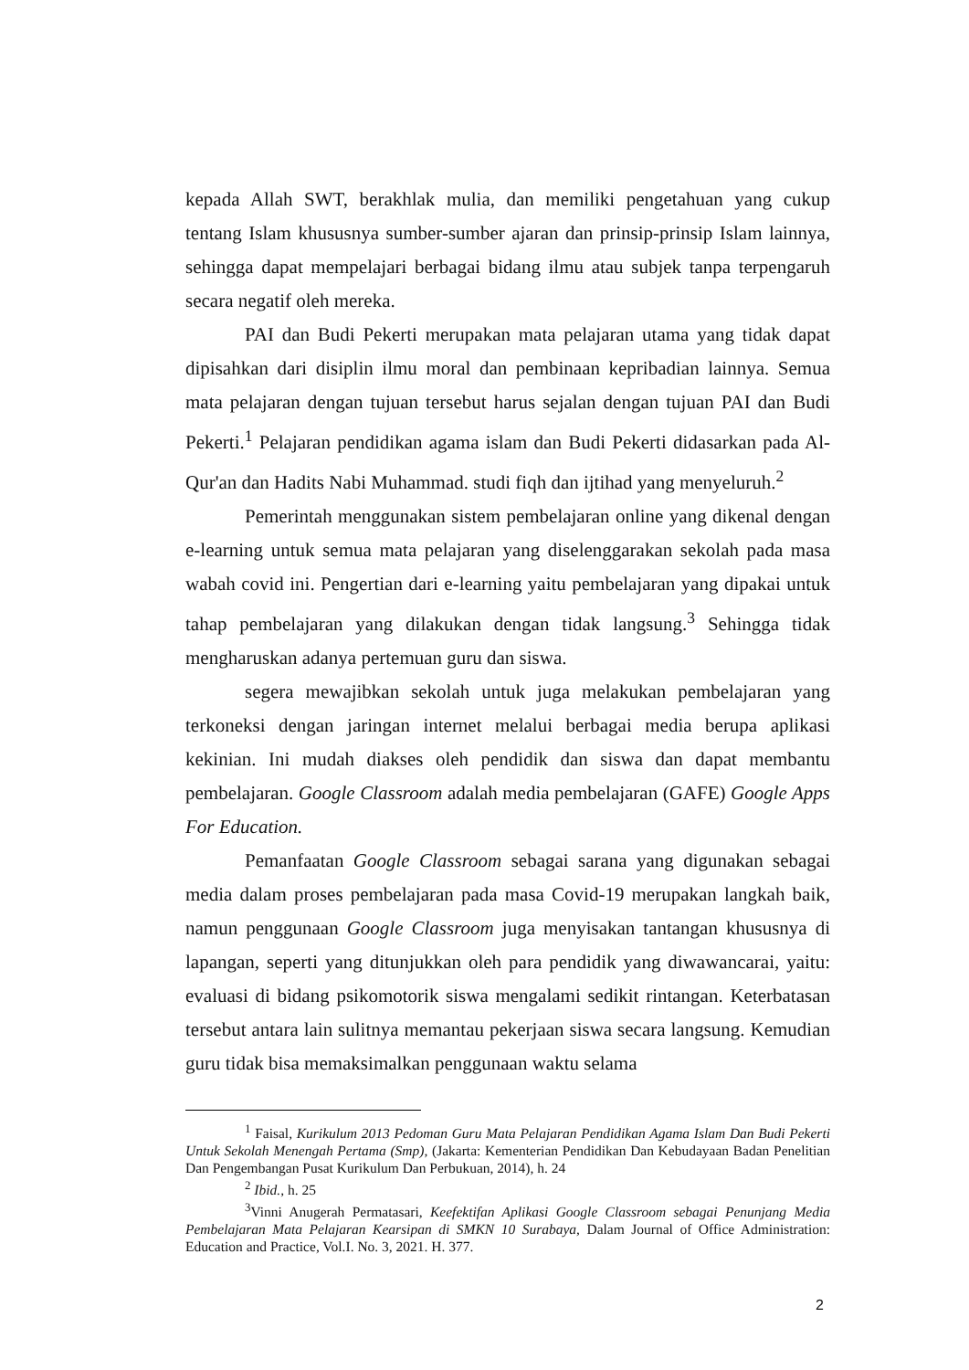kepada Allah SWT, berakhlak mulia, dan memiliki pengetahuan yang cukup tentang Islam khususnya sumber-sumber ajaran dan prinsip-prinsip Islam lainnya, sehingga dapat mempelajari berbagai bidang ilmu atau subjek tanpa terpengaruh secara negatif oleh mereka.
PAI dan Budi Pekerti merupakan mata pelajaran utama yang tidak dapat dipisahkan dari disiplin ilmu moral dan pembinaan kepribadian lainnya. Semua mata pelajaran dengan tujuan tersebut harus sejalan dengan tujuan PAI dan Budi Pekerti.<sup>1</sup> Pelajaran pendidikan agama islam dan Budi Pekerti didasarkan pada Al-Qur'an dan Hadits Nabi Muhammad. studi fiqh dan ijtihad yang menyeluruh.<sup>2</sup>
Pemerintah menggunakan sistem pembelajaran online yang dikenal dengan e-learning untuk semua mata pelajaran yang diselenggarakan sekolah pada masa wabah covid ini. Pengertian dari e-learning yaitu pembelajaran yang dipakai untuk tahap pembelajaran yang dilakukan dengan tidak langsung.<sup>3</sup> Sehingga tidak mengharuskan adanya pertemuan guru dan siswa.
segera mewajibkan sekolah untuk juga melakukan pembelajaran yang terkoneksi dengan jaringan internet melalui berbagai media berupa aplikasi kekinian. Ini mudah diakses oleh pendidik dan siswa dan dapat membantu pembelajaran. Google Classroom adalah media pembelajaran (GAFE) Google Apps For Education.
Pemanfaatan Google Classroom sebagai sarana yang digunakan sebagai media dalam proses pembelajaran pada masa Covid-19 merupakan langkah baik, namun penggunaan Google Classroom juga menyisakan tantangan khususnya di lapangan, seperti yang ditunjukkan oleh para pendidik yang diwawancarai, yaitu: evaluasi di bidang psikomotorik siswa mengalami sedikit rintangan. Keterbatasan tersebut antara lain sulitnya memantau pekerjaan siswa secara langsung. Kemudian guru tidak bisa memaksimalkan penggunaan waktu selama
<sup>1</sup> Faisal, Kurikulum 2013 Pedoman Guru Mata Pelajaran Pendidikan Agama Islam Dan Budi Pekerti Untuk Sekolah Menengah Pertama (Smp), (Jakarta: Kementerian Pendidikan Dan Kebudayaan Badan Penelitian Dan Pengembangan Pusat Kurikulum Dan Perbukuan, 2014), h. 24
<sup>2</sup> Ibid., h. 25
<sup>3</sup> Vinni Anugerah Permatasari, Keefektifan Aplikasi Google Classroom sebagai Penunjang Media Pembelajaran Mata Pelajaran Kearsipan di SMKN 10 Surabaya, Dalam Journal of Office Administration: Education and Practice, Vol.I. No. 3, 2021. H. 377.
2